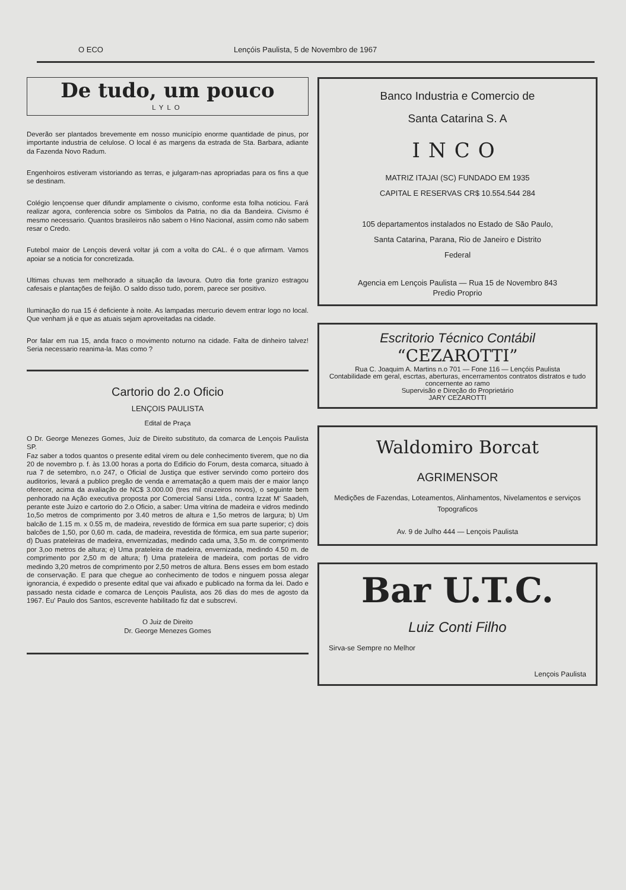O ECO Lençóis Paulista, 5 de Novembro de 1967
De tudo, um pouco
LYLO
Deverão ser plantados brevemente em nosso município enorme quantidade de pinus, por importante industria de celulose. O local é as margens da estrada de Sta. Barbara, adiante da Fazenda Novo Radum.
Engenhoiros estiveram vistoriando as terras, e julgaram-nas apropriadas para os fins a que se destinam.
Colégio lençoense quer difundir amplamente o civismo, conforme esta folha noticiou. Fará realizar agora, conferencia sobre os Simbolos da Patria, no dia da Bandeira. Civismo é mesmo necessario. Quantos brasileiros não sabem o Hino Nacional, assim como não sabem resar o Credo.
Futebol maior de Lençois deverá voltar já com a volta do CAL. é o que afirmam. Vamos apoiar se a noticia for concretizada.
Ultimas chuvas tem melhorado a situação da lavoura. Outro dia forte granizo estragou cafesais e plantações de feijão. O saldo disso tudo, porem, parece ser positivo.
Iluminação do rua 15 é deficiente à noite. As lampadas mercurio devem entrar logo no local. Que venham já e que as atuais sejam aproveitadas na cidade.
Por falar em rua 15, anda fraco o movimento noturno na cidade. Falta de dinheiro talvez! Seria necessario reanima-la. Mas como ?
Cartorio do 2.o Oficio
LENÇOIS PAULISTA
Edital de Praça
O Dr. George Menezes Gomes, Juiz de Direito substituto, da comarca de Lençois Paulista SP.
Faz saber a todos quantos o presente edital virem ou dele conhecimento tiverem, que no dia 20 de novembro p. f. às 13.00 horas a porta do Edificio do Forum, desta comarca, situado à rua 7 de setembro, n.o 247, o Oficial de Justiça que estiver servindo como porteiro dos auditorios, levará a publico pregão de venda e arrematação a quem mais der e maior lanço oferecer, acima da avaliação de NC$ 3.000.00 (tres mil cruzeiros novos), o seguinte bem penhorado na Ação executiva proposta por Comercial Sansi Ltda., contra Izzat M' Saadeh, perante este Juizo e cartorio do 2.o Oficio, a saber: Uma vitrina de madeira e vidros medindo 1o,5o metros de comprimento por 3.40 metros de altura e 1,5o metros de largura; b) Um balcão de 1.15 m. x 0.55 m, de madeira, revestido de fórmica em sua parte superior; c) dois balcões de 1,50, por 0,60 m. cada, de madeira, revestida de fórmica, em sua parte superior; d) Duas prateleiras de madeira, envernizadas, medindo cada uma, 3,5o m. de comprimento por 3,oo metros de altura; e) Uma prateleira de madeira, envernizada, medindo 4.50 m. de comprimento por 2,50 m de altura; f) Uma prateleira de madeira, com portas de vidro medindo 3,20 metros de comprimento por 2,50 metros de altura. Bens esses em bom estado de conservação. E para que chegue ao conhecimento de todos e ninguem possa alegar ignorancia, é expedido o presente edital que vai afixado e publicado na forma da lei. Dado e passado nesta cidade e comarca de Lençois Paulista, aos 26 dias do mes de agosto da 1967. Eu' Paulo dos Santos, escrevente habilitado fiz dat e subscrevi.
O Juiz de Direito
Dr. George Menezes Gomes
Banco Industria e Comercio de
Santa Catarina S. A
INCO
MATRIZ ITAJAI (SC) FUNDADO EM 1935
CAPITAL E RESERVAS CR$ 10.554.544 284
105 departamentos instalados no Estado de São Paulo,
Santa Catarina, Parana, Rio de Janeiro e Distrito
Federal
Agencia em Lençois Paulista — Rua 15 de Novembro 843
Predio Proprio
Escritorio Técnico Contábil
“CEZAROTTI”
Rua C. Joaquim A. Martins n.o 701 — Fone 116 — Lençóis Paulista
Contabilidade em geral, escrtas, aberturas, encerramentos contratos distratos e tudo concernente ao ramo
Supervisão e Direção do Proprietário
JARY CEZAROTTI
Waldomiro Borcat
AGRIMENSOR
Medições de Fazendas, Loteamentos, Alinhamentos, Nivelamentos e serviços Topograficos
Av. 9 de Julho 444 — Lençois Paulista
Bar U.T.C.
Luiz Conti Filho
Sirva-se Sempre no Melhor
Lençois Paulista